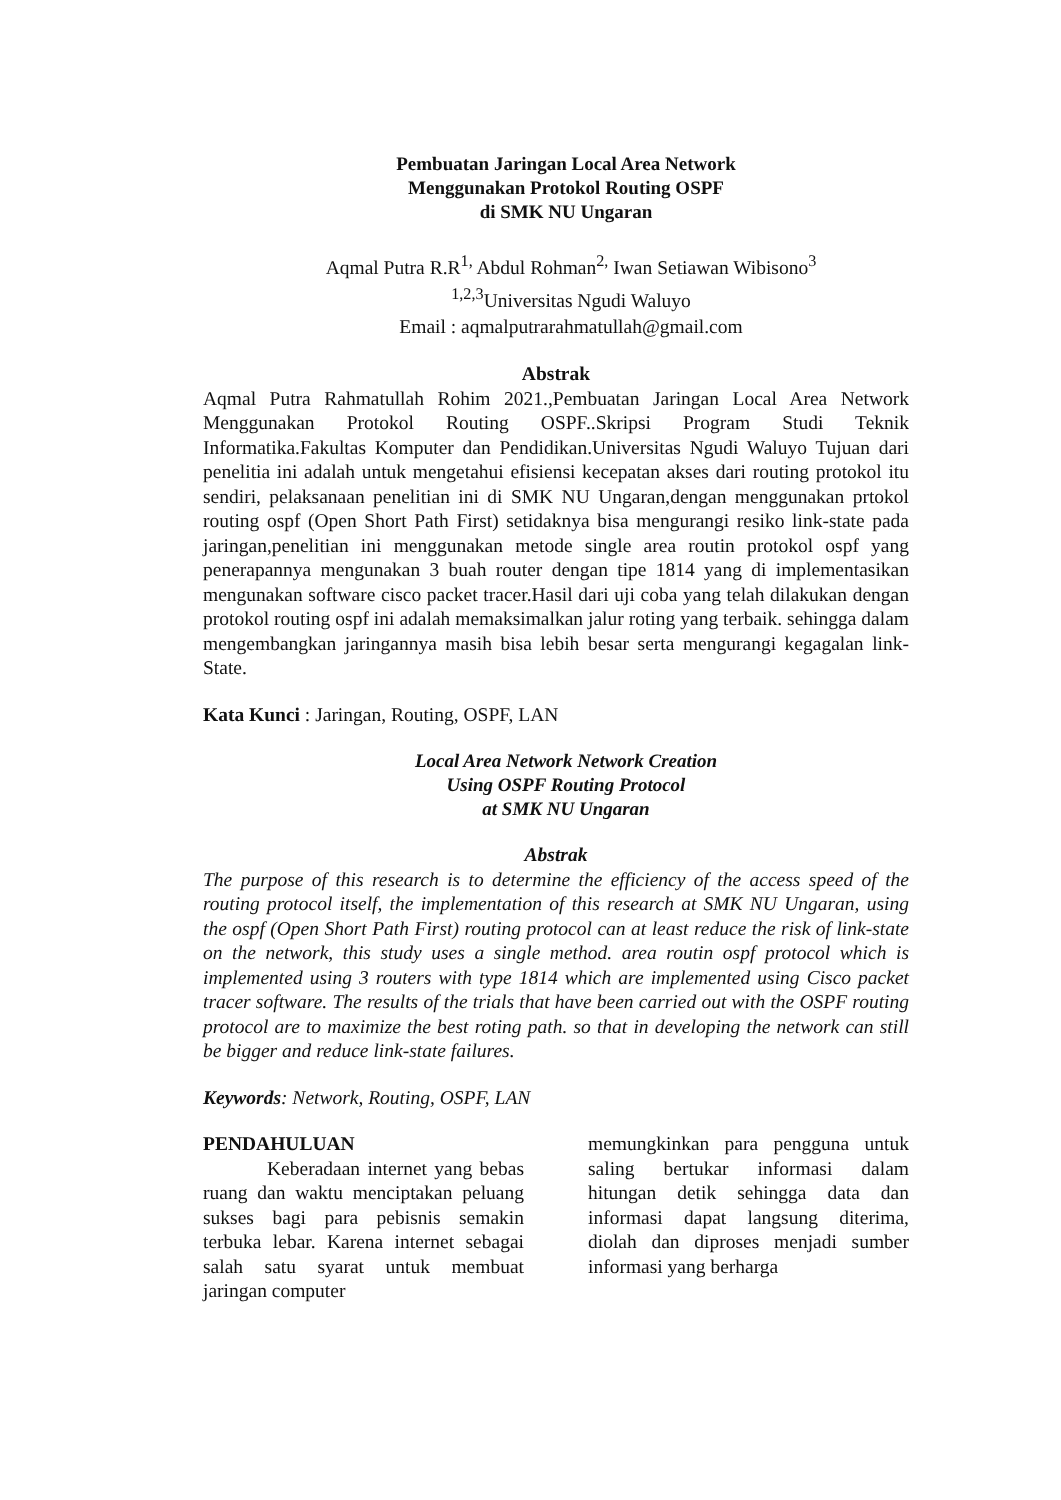Pembuatan Jaringan Local Area Network
Menggunakan Protokol Routing OSPF
di SMK NU Ungaran
Aqmal Putra R.R<sup>1,</sup> Abdul Rohman<sup>2,</sup> Iwan Setiawan Wibisono<sup>3</sup>
<sup>1,2,3</sup>Universitas Ngudi Waluyo
Email : aqmalputrarahmatullah@gmail.com
Abstrak
Aqmal Putra Rahmatullah Rohim 2021.,Pembuatan Jaringan Local Area Network Menggunakan Protokol Routing OSPF..Skripsi Program Studi Teknik Informatika.Fakultas Komputer dan Pendidikan.Universitas Ngudi Waluyo Tujuan dari penelitia ini adalah untuk mengetahui efisiensi kecepatan akses dari routing protokol itu sendiri, pelaksanaan penelitian ini di SMK NU Ungaran,dengan menggunakan prtokol routing ospf (Open Short Path First) setidaknya bisa mengurangi resiko link-state pada jaringan,penelitian ini menggunakan metode single area routin protokol ospf yang penerapannya mengunakan 3 buah router dengan tipe 1814 yang di implementasikan mengunakan software cisco packet tracer.Hasil dari uji coba yang telah dilakukan dengan protokol routing ospf ini adalah memaksimalkan jalur roting yang terbaik. sehingga dalam mengembangkan jaringannya masih bisa lebih besar serta mengurangi kegagalan link-State.
Kata Kunci : Jaringan, Routing, OSPF, LAN
Local Area Network Network Creation
Using OSPF Routing Protocol
at SMK NU Ungaran
Abstrak
The purpose of this research is to determine the efficiency of the access speed of the routing protocol itself, the implementation of this research at SMK NU Ungaran, using the ospf (Open Short Path First) routing protocol can at least reduce the risk of link-state on the network, this study uses a single method. area routin ospf protocol which is implemented using 3 routers with type 1814 which are implemented using Cisco packet tracer software. The results of the trials that have been carried out with the OSPF routing protocol are to maximize the best roting path. so that in developing the network can still be bigger and reduce link-state failures.
Keywords: Network, Routing, OSPF, LAN
PENDAHULUAN
Keberadaan internet yang bebas ruang dan waktu menciptakan peluang sukses bagi para pebisnis semakin terbuka lebar. Karena internet sebagai salah satu syarat untuk membuat jaringan computer
memungkinkan para pengguna untuk saling bertukar informasi dalam hitungan detik sehingga data dan informasi dapat langsung diterima, diolah dan diproses menjadi sumber informasi yang berharga